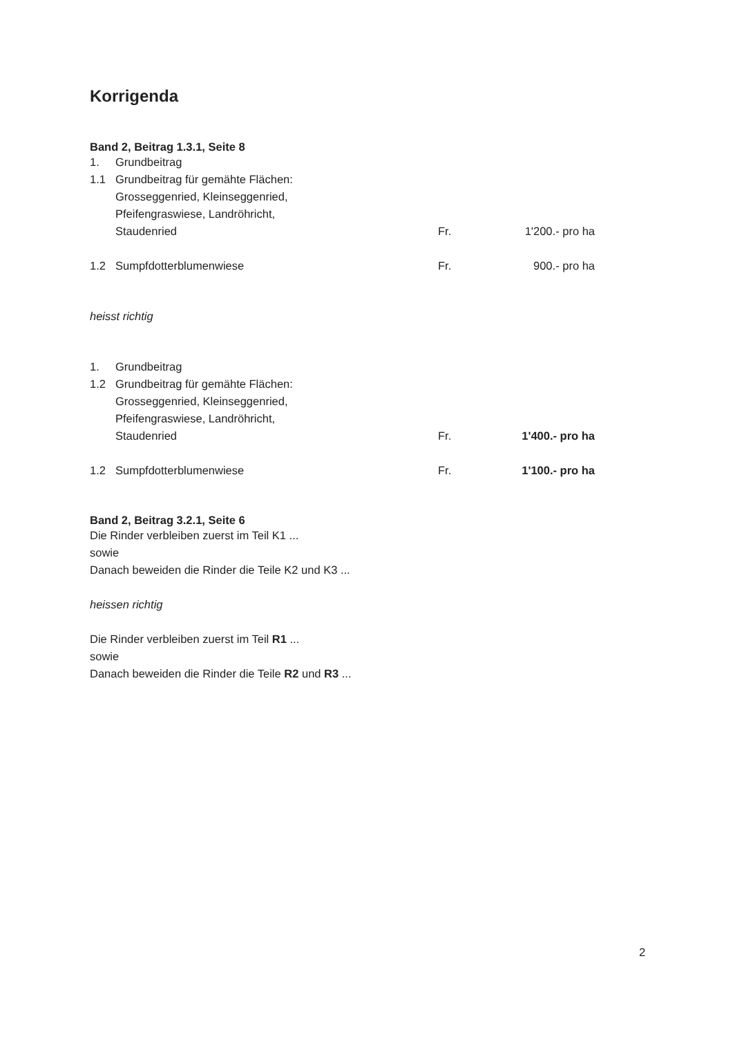Korrigenda
Band 2, Beitrag 1.3.1, Seite 8
1. Grundbeitrag
1.1 Grundbeitrag für gemähte Flächen:
Grosseggenried, Kleinseggenried,
Pfeifengraswiese, Landröhricht,
Staudenried Fr. 1'200.- pro ha
1.2 Sumpfdotterblumenwiese Fr. 900.- pro ha
heisst richtig
1. Grundbeitrag
1.2 Grundbeitrag für gemähte Flächen:
Grosseggenried, Kleinseggenried,
Pfeifengraswiese, Landröhricht,
Staudenried Fr. 1'400.- pro ha
1.2 Sumpfdotterblumenwiese Fr. 1'100.- pro ha
Band 2, Beitrag 3.2.1, Seite 6
Die Rinder verbleiben zuerst im Teil K1 ...
sowie
Danach beweiden die Rinder die Teile K2 und K3 ...
heissen richtig
Die Rinder verbleiben zuerst im Teil R1 ...
sowie
Danach beweiden die Rinder die Teile R2 und R3 ...
2